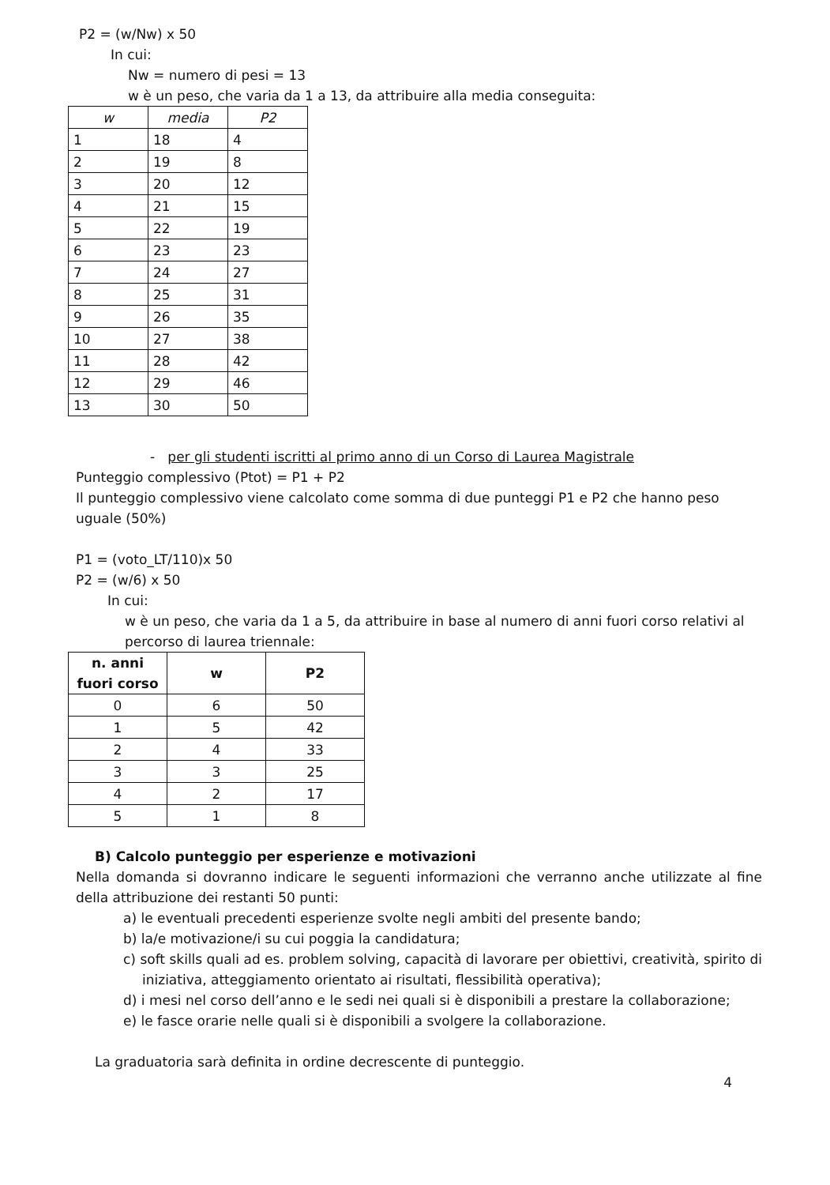P2 = (w/Nw) x 50
In cui:
Nw = numero di pesi = 13
w è un peso, che varia da 1 a 13, da attribuire alla media conseguita:
| w | media | P2 |
| --- | --- | --- |
| 1 | 18 | 4 |
| 2 | 19 | 8 |
| 3 | 20 | 12 |
| 4 | 21 | 15 |
| 5 | 22 | 19 |
| 6 | 23 | 23 |
| 7 | 24 | 27 |
| 8 | 25 | 31 |
| 9 | 26 | 35 |
| 10 | 27 | 38 |
| 11 | 28 | 42 |
| 12 | 29 | 46 |
| 13 | 30 | 50 |
- per gli studenti iscritti al primo anno di un Corso di Laurea Magistrale
Punteggio complessivo (Ptot) = P1 + P2
Il punteggio complessivo viene calcolato come somma di due punteggi P1 e P2 che hanno peso uguale (50%)
P1 = (voto_LT/110)x 50
P2 = (w/6) x 50
In cui:
w è un peso, che varia da 1 a 5, da attribuire in base al numero di anni fuori corso relativi al percorso di laurea triennale:
| n. anni fuori corso | w | P2 |
| --- | --- | --- |
| 0 | 6 | 50 |
| 1 | 5 | 42 |
| 2 | 4 | 33 |
| 3 | 3 | 25 |
| 4 | 2 | 17 |
| 5 | 1 | 8 |
B) Calcolo punteggio per esperienze e motivazioni
Nella domanda si dovranno indicare le seguenti informazioni che verranno anche utilizzate al fine della attribuzione dei restanti 50 punti:
a) le eventuali precedenti esperienze svolte negli ambiti del presente bando;
b) la/e motivazione/i su cui poggia la candidatura;
c) soft skills quali ad es. problem solving, capacità di lavorare per obiettivi, creatività, spirito di iniziativa, atteggiamento orientato ai risultati, flessibilità operativa);
d) i mesi nel corso dell’anno e le sedi nei quali si è disponibili a prestare la collaborazione;
e) le fasce orarie nelle quali si è disponibili a svolgere la collaborazione.
La graduatoria sarà definita in ordine decrescente di punteggio.
4